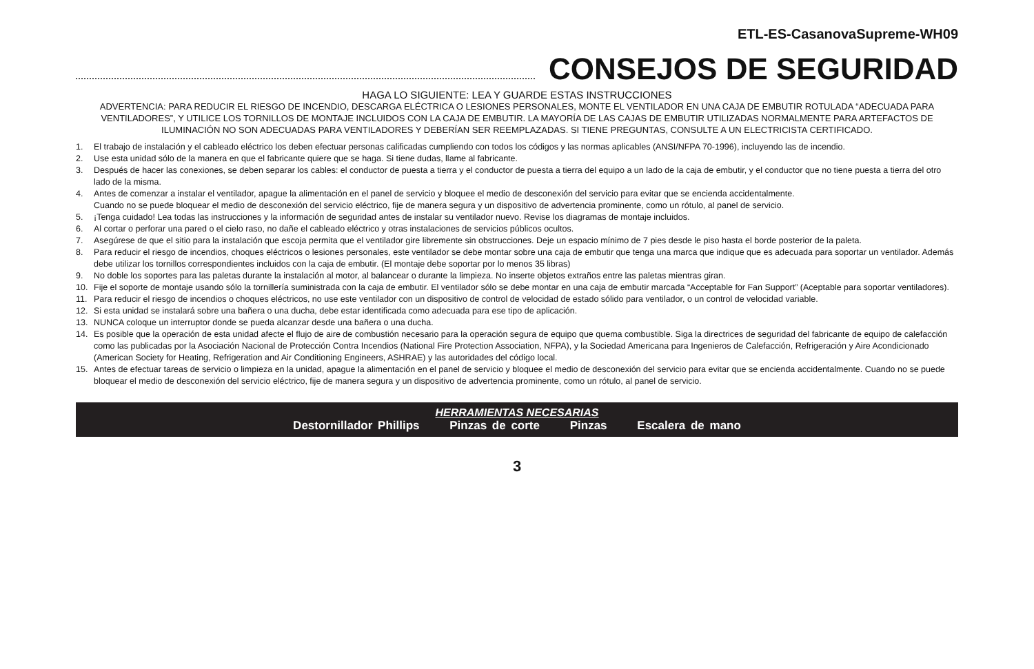ETL-ES-CasanovaSupreme-WH09
CONSEJOS DE SEGURIDAD
HAGA LO SIGUIENTE: LEA Y GUARDE ESTAS INSTRUCCIONES
ADVERTENCIA: PARA REDUCIR EL RIESGO DE INCENDIO, DESCARGA ELÉCTRICA O LESIONES PERSONALES, MONTE EL VENTILADOR EN UNA CAJA DE EMBUTIR ROTULADA “ADECUADA PARA VENTILADORES”, Y UTILICE LOS TORNILLOS DE MONTAJE INCLUIDOS CON LA CAJA DE EMBUTIR. LA MAYORÍA DE LAS CAJAS DE EMBUTIR UTILIZADAS NORMALMENTE PARA ARTEFACTOS DE ILUMINACIÓN NO SON ADECUADAS PARA VENTILADORES Y DEBERÍAN SER REEMPLAZADAS. SI TIENE PREGUNTAS, CONSULTE A UN ELECTRICISTA CERTIFICADO.
1. El trabajo de instalación y el cableado eléctrico los deben efectuar personas calificadas cumpliendo con todos los códigos y las normas aplicables (ANSI/NFPA 70-1996), incluyendo las de incendio.
2. Use esta unidad sólo de la manera en que el fabricante quiere que se haga. Si tiene dudas, llame al fabricante.
3. Después de hacer las conexiones, se deben separar los cables: el conductor de puesta a tierra y el conductor de puesta a tierra del equipo a un lado de la caja de embutir, y el conductor que no tiene puesta a tierra del otro lado de la misma.
4. Antes de comenzar a instalar el ventilador, apague la alimentación en el panel de servicio y bloquee el medio de desconexión del servicio para evitar que se encienda accidentalmente.
Cuando no se puede bloquear el medio de desconexión del servicio eléctrico, fije de manera segura y un dispositivo de advertencia prominente, como un rótulo, al panel de servicio.
5. ¡Tenga cuidado! Lea todas las instrucciones y la información de seguridad antes de instalar su ventilador nuevo. Revise los diagramas de montaje incluidos.
6. Al cortar o perforar una pared o el cielo raso, no dañe el cableado eléctrico y otras instalaciones de servicios públicos ocultos.
7. Asegúrese de que el sitio para la instalación que escoja permita que el ventilador gire libremente sin obstrucciones. Deje un espacio mínimo de 7 pies desde le piso hasta el borde posterior de la paleta.
8. Para reducir el riesgo de incendios, choques eléctricos o lesiones personales, este ventilador se debe montar sobre una caja de embutir que tenga una marca que indique que es adecuada para soportar un ventilador. Además debe utilizar los tornillos correspondientes incluidos con la caja de embutir. (El montaje debe soportar por lo menos 35 libras)
9. No doble los soportes para las paletas durante la instalación al motor, al balancear o durante la limpieza. No inserte objetos extraños entre las paletas mientras giran.
10. Fije el soporte de montaje usando sólo la tornillería suministrada con la caja de embutir. El ventilador sólo se debe montar en una caja de embutir marcada “Acceptable for Fan Support” (Aceptable para soportar ventiladores).
11. Para reducir el riesgo de incendios o choques eléctricos, no use este ventilador con un dispositivo de control de velocidad de estado sólido para ventilador, o un control de velocidad variable.
12. Si esta unidad se instalará sobre una bañera o una ducha, debe estar identificada como adecuada para ese tipo de aplicación.
13. NUNCA coloque un interruptor donde se pueda alcanzar desde una bañera o una ducha.
14. Es posible que la operación de esta unidad afecte el flujo de aire de combustión necesario para la operación segura de equipo que quema combustible. Siga la directrices de seguridad del fabricante de equipo de calefacción como las publicadas por la Asociación Nacional de Protección Contra Incendios (National Fire Protection Association, NFPA), y la Sociedad Americana para Ingenieros de Calefacción, Refrigeración y Aire Acondicionado (American Society for Heating, Refrigeration and Air Conditioning Engineers, ASHRAE) y las autoridades del código local.
15. Antes de efectuar tareas de servicio o limpieza en la unidad, apague la alimentación en el panel de servicio y bloquee el medio de desconexión del servicio para evitar que se encienda accidentalmente. Cuando no se puede bloquear el medio de desconexión del servicio eléctrico, fije de manera segura y un dispositivo de advertencia prominente, como un rótulo, al panel de servicio.
HERRAMIENTAS NECESARIAS
Destornillador Phillips Pinzas de corte Pinzas Escalera de mano
3